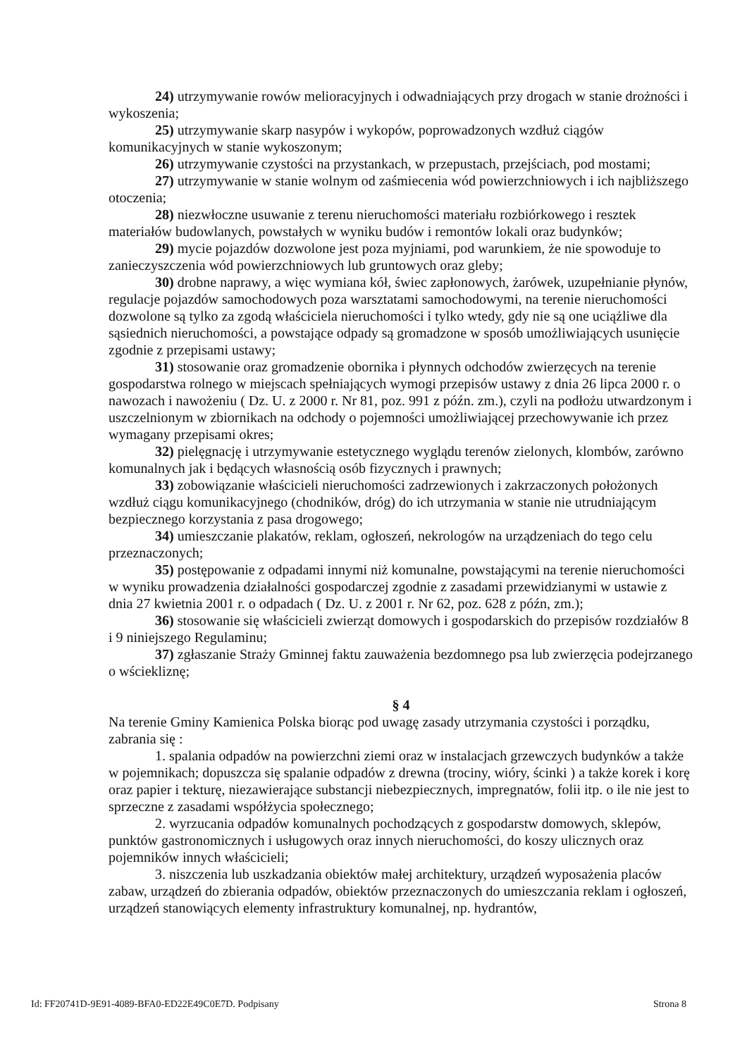24) utrzymywanie rowów melioracyjnych i odwadniających przy drogach w stanie drożności i wykoszenia;
25) utrzymywanie skarp nasypów i wykopów, poprowadzonych wzdłuż ciągów komunikacyjnych w stanie wykoszonym;
26) utrzymywanie czystości na przystankach, w przepustach, przejściach, pod mostami;
27) utrzymywanie w stanie wolnym od zaśmiecenia wód powierzchniowych i ich najbliższego otoczenia;
28) niezwłoczne usuwanie z terenu nieruchomości materiału rozbiórkowego i resztek materiałów budowlanych, powstałych w wyniku budów i remontów lokali oraz budynków;
29) mycie pojazdów dozwolone jest poza myjniami, pod warunkiem, że nie spowoduje to zanieczyszczenia wód powierzchniowych lub gruntowych oraz gleby;
30) drobne naprawy, a więc wymiana kół, świec zapłonowych, żarówek, uzupełnianie płynów, regulacje pojazdów samochodowych poza warsztatami samochodowymi, na terenie nieruchomości dozwolone są tylko za zgodą właściciela nieruchomości i tylko wtedy, gdy nie są one uciążliwe dla sąsiednich nieruchomości, a powstające odpady są gromadzone w sposób umożliwiających usunięcie zgodnie z przepisami ustawy;
31) stosowanie oraz gromadzenie obornika i płynnych odchodów zwierzęcych na terenie gospodarstwa rolnego w miejscach spełniających wymogi przepisów ustawy z dnia 26 lipca 2000 r. o nawozach i nawożeniu ( Dz. U. z 2000 r. Nr 81, poz. 991 z późn. zm.), czyli na podłożu utwardzonym i uszczelnionym w zbiornikach na odchody o pojemności umożliwiającej przechowywanie ich przez wymagany przepisami okres;
32) pielęgnację i utrzymywanie estetycznego wyglądu terenów zielonych, klombów, zarówno komunalnych jak i będących własnością osób fizycznych i prawnych;
33) zobowiązanie właścicieli nieruchomości zadrzewionych i zakrzaczonych położonych wzdłuż ciągu komunikacyjnego (chodników, dróg) do ich utrzymania w stanie nie utrudniającym bezpiecznego korzystania z pasa drogowego;
34) umieszczanie plakatów, reklam, ogłoszeń, nekrologów na urządzeniach do tego celu przeznaczonych;
35) postępowanie z odpadami innymi niż komunalne, powstającymi na terenie nieruchomości w wyniku prowadzenia działalności gospodarczej zgodnie z zasadami przewidzianymi w ustawie z dnia 27 kwietnia 2001 r. o odpadach ( Dz. U. z 2001 r. Nr 62, poz. 628 z późn, zm.);
36) stosowanie się właścicieli zwierząt domowych i gospodarskich do przepisów rozdziałów 8 i 9 niniejszego Regulaminu;
37) zgłaszanie Straży Gminnej faktu zauważenia bezdomnego psa lub zwierzęcia podejrzanego o wściekliznę;
§ 4
Na terenie Gminy Kamienica Polska biorąc pod uwagę zasady utrzymania czystości i porządku, zabrania się :
1. spalania odpadów na powierzchni ziemi oraz w instalacjach grzewczych budynków a także w pojemnikach; dopuszcza się spalanie odpadów z drewna (trociny, wióry, ścinki ) a także korek i korę oraz papier i tekturę, niezawierające substancji niebezpiecznych, impregnatów, folii itp. o ile nie jest to sprzeczne z zasadami współżycia społecznego;
2. wyrzucania odpadów komunalnych pochodzących z gospodarstw domowych, sklepów, punktów gastronomicznych i usługowych oraz innych nieruchomości, do koszy ulicznych oraz pojemników innych właścicieli;
3. niszczenia lub uszkadzania obiektów małej architektury, urządzeń wyposażenia placów zabaw, urządzeń do zbierania odpadów, obiektów przeznaczonych do umieszczania reklam i ogłoszeń, urządzeń stanowiących elementy infrastruktury komunalnej, np. hydrantów,
Id: FF20741D-9E91-4089-BFA0-ED22E49C0E7D. Podpisany Strona 8